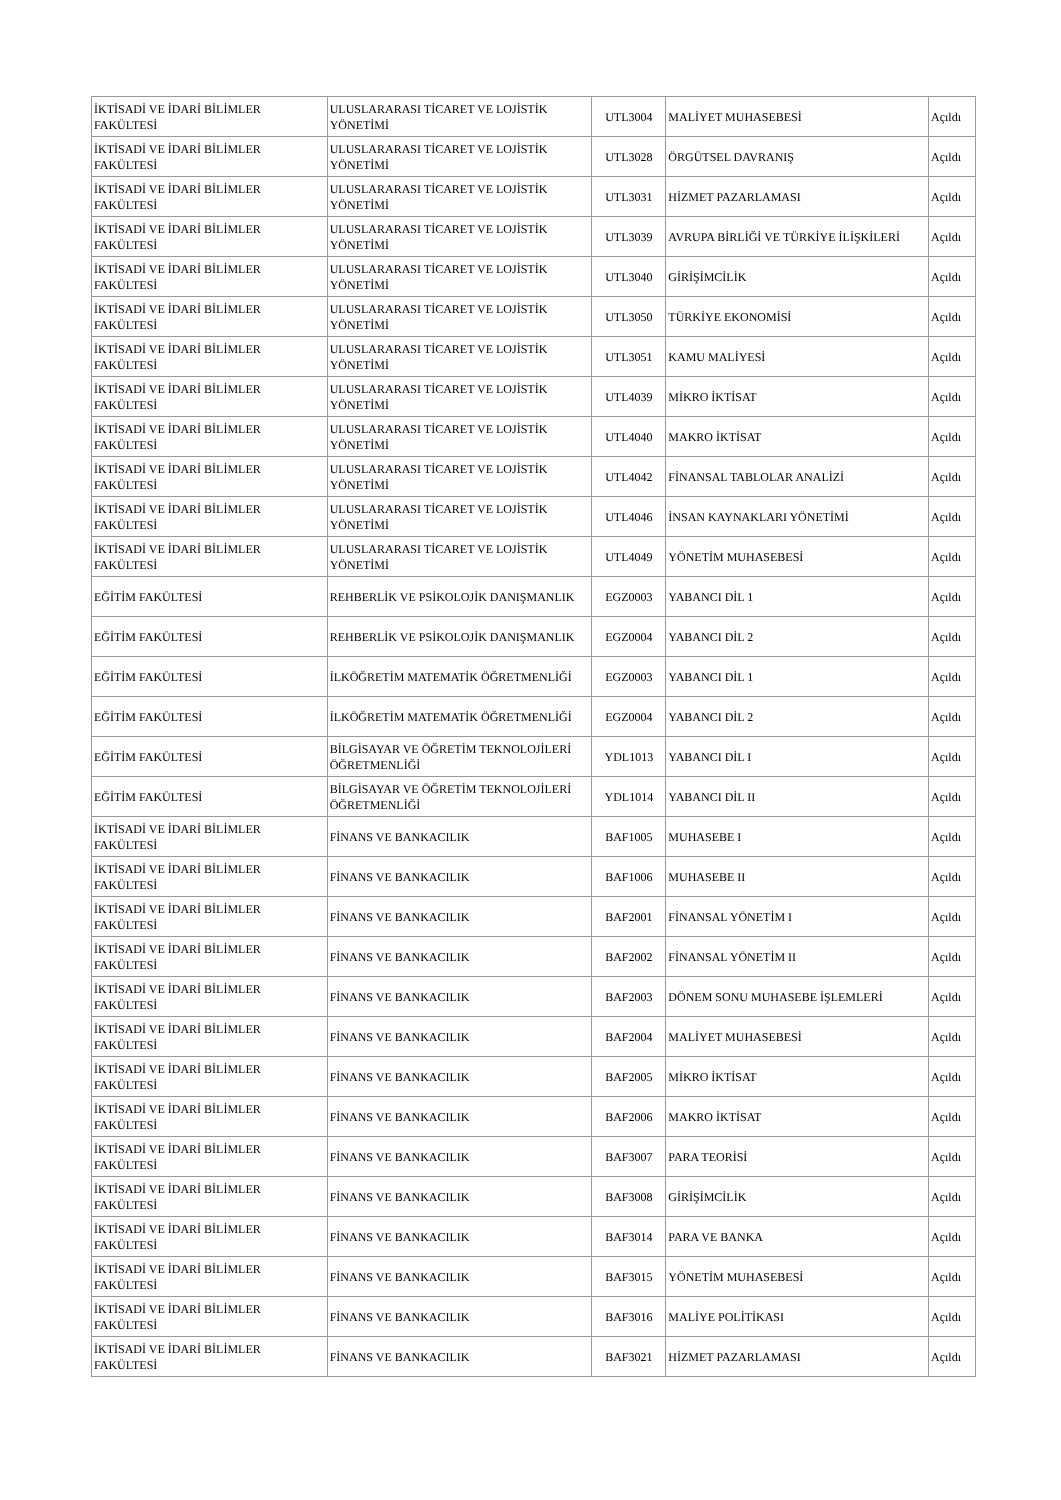| İKTİSADİ VE İDARİ BİLİMLER FAKÜLTESİ | ULUSLARARASI TİCARET VE LOJİSTİK YÖNETİMİ | UTL3004 | MALİYET MUHASEBESİ | Açıldı |
| İKTİSADİ VE İDARİ BİLİMLER FAKÜLTESİ | ULUSLARARASI TİCARET VE LOJİSTİK YÖNETİMİ | UTL3028 | ÖRGÜTSEL DAVRANIŞ | Açıldı |
| İKTİSADİ VE İDARİ BİLİMLER FAKÜLTESİ | ULUSLARARASI TİCARET VE LOJİSTİK YÖNETİMİ | UTL3031 | HİZMET PAZARLAMASI | Açıldı |
| İKTİSADİ VE İDARİ BİLİMLER FAKÜLTESİ | ULUSLARARASI TİCARET VE LOJİSTİK YÖNETİMİ | UTL3039 | AVRUPA BİRLİĞİ VE TÜRKİYE İLİŞKİLERİ | Açıldı |
| İKTİSADİ VE İDARİ BİLİMLER FAKÜLTESİ | ULUSLARARASI TİCARET VE LOJİSTİK YÖNETİMİ | UTL3040 | GİRİŞİMCİLİK | Açıldı |
| İKTİSADİ VE İDARİ BİLİMLER FAKÜLTESİ | ULUSLARARASI TİCARET VE LOJİSTİK YÖNETİMİ | UTL3050 | TÜRKİYE EKONOMİSİ | Açıldı |
| İKTİSADİ VE İDARİ BİLİMLER FAKÜLTESİ | ULUSLARARASI TİCARET VE LOJİSTİK YÖNETİMİ | UTL3051 | KAMU MALİYESİ | Açıldı |
| İKTİSADİ VE İDARİ BİLİMLER FAKÜLTESİ | ULUSLARARASI TİCARET VE LOJİSTİK YÖNETİMİ | UTL4039 | MİKRO İKTİSAT | Açıldı |
| İKTİSADİ VE İDARİ BİLİMLER FAKÜLTESİ | ULUSLARARASI TİCARET VE LOJİSTİK YÖNETİMİ | UTL4040 | MAKRO İKTİSAT | Açıldı |
| İKTİSADİ VE İDARİ BİLİMLER FAKÜLTESİ | ULUSLARARASI TİCARET VE LOJİSTİK YÖNETİMİ | UTL4042 | FİNANSAL TABLOLAR ANALİZİ | Açıldı |
| İKTİSADİ VE İDARİ BİLİMLER FAKÜLTESİ | ULUSLARARASI TİCARET VE LOJİSTİK YÖNETİMİ | UTL4046 | İNSAN KAYNAKLARI YÖNETİMİ | Açıldı |
| İKTİSADİ VE İDARİ BİLİMLER FAKÜLTESİ | ULUSLARARASI TİCARET VE LOJİSTİK YÖNETİMİ | UTL4049 | YÖNETİM MUHASEBESİ | Açıldı |
| EĞİTİM FAKÜLTESİ | REHBERLİK VE PSİKOLOJİK DANIŞMANLIK | EGZ0003 | YABANCI DİL 1 | Açıldı |
| EĞİTİM FAKÜLTESİ | REHBERLİK VE PSİKOLOJİK DANIŞMANLIK | EGZ0004 | YABANCI DİL 2 | Açıldı |
| EĞİTİM FAKÜLTESİ | İLKÖĞRETİM MATEMATİK ÖĞRETMENLİĞİ | EGZ0003 | YABANCI DİL 1 | Açıldı |
| EĞİTİM FAKÜLTESİ | İLKÖĞRETİM MATEMATİK ÖĞRETMENLİĞİ | EGZ0004 | YABANCI DİL 2 | Açıldı |
| EĞİTİM FAKÜLTESİ | BİLGİSAYAR VE ÖĞRETİM TEKNOLOJİLERİ ÖĞRETMENLİĞİ | YDL1013 | YABANCI DİL I | Açıldı |
| EĞİTİM FAKÜLTESİ | BİLGİSAYAR VE ÖĞRETİM TEKNOLOJİLERİ ÖĞRETMENLİĞİ | YDL1014 | YABANCI DİL II | Açıldı |
| İKTİSADİ VE İDARİ BİLİMLER FAKÜLTESİ | FİNANS VE BANKACILIK | BAF1005 | MUHASEBE I | Açıldı |
| İKTİSADİ VE İDARİ BİLİMLER FAKÜLTESİ | FİNANS VE BANKACILIK | BAF1006 | MUHASEBE II | Açıldı |
| İKTİSADİ VE İDARİ BİLİMLER FAKÜLTESİ | FİNANS VE BANKACILIK | BAF2001 | FİNANSAL YÖNETİM I | Açıldı |
| İKTİSADİ VE İDARİ BİLİMLER FAKÜLTESİ | FİNANS VE BANKACILIK | BAF2002 | FİNANSAL YÖNETİM II | Açıldı |
| İKTİSADİ VE İDARİ BİLİMLER FAKÜLTESİ | FİNANS VE BANKACILIK | BAF2003 | DÖNEM SONU MUHASEBE İŞLEMLERİ | Açıldı |
| İKTİSADİ VE İDARİ BİLİMLER FAKÜLTESİ | FİNANS VE BANKACILIK | BAF2004 | MALİYET MUHASEBESİ | Açıldı |
| İKTİSADİ VE İDARİ BİLİMLER FAKÜLTESİ | FİNANS VE BANKACILIK | BAF2005 | MİKRO İKTİSAT | Açıldı |
| İKTİSADİ VE İDARİ BİLİMLER FAKÜLTESİ | FİNANS VE BANKACILIK | BAF2006 | MAKRO İKTİSAT | Açıldı |
| İKTİSADİ VE İDARİ BİLİMLER FAKÜLTESİ | FİNANS VE BANKACILIK | BAF3007 | PARA TEORİSİ | Açıldı |
| İKTİSADİ VE İDARİ BİLİMLER FAKÜLTESİ | FİNANS VE BANKACILIK | BAF3008 | GİRİŞİMCİLİK | Açıldı |
| İKTİSADİ VE İDARİ BİLİMLER FAKÜLTESİ | FİNANS VE BANKACILIK | BAF3014 | PARA VE BANKA | Açıldı |
| İKTİSADİ VE İDARİ BİLİMLER FAKÜLTESİ | FİNANS VE BANKACILIK | BAF3015 | YÖNETİM MUHASEBESİ | Açıldı |
| İKTİSADİ VE İDARİ BİLİMLER FAKÜLTESİ | FİNANS VE BANKACILIK | BAF3016 | MALİYE POLİTİKASI | Açıldı |
| İKTİSADİ VE İDARİ BİLİMLER FAKÜLTESİ | FİNANS VE BANKACILIK | BAF3021 | HİZMET PAZARLAMASI | Açıldı |